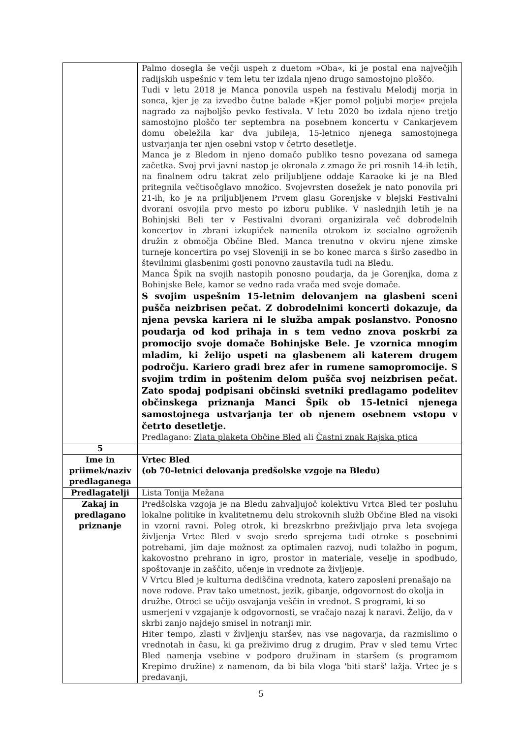| | Palmo dosegla še večji uspeh z duetom »Oba«, ki je postal ena največjih radijskih uspešnic v tem letu ter izdala njeno drugo samostojno ploščo. Tudi v letu 2018 je Manca ponovila uspeh na festivalu Melodij morja in sonca, kjer je za izvedbo čutne balade »Kjer pomol poljubi morje« prejela nagrado za najboljšo pevko festivala. V letu 2020 bo izdala njeno tretjo samostojno ploščo ter septembra na posebnem koncertu v Cankarjevem domu obeležila kar dva jubileja, 15-letnico njenega samostojnega ustvarjanja ter njen osebni vstop v četrto desetletje. Manca je z Bledom in njeno domačo publiko tesno povezana od samega začetka. Svoj prvi javni nastop je okronala z zmago že pri rosnih 14-ih letih, na finalnem odru takrat zelo priljubljene oddaje Karaoke ki je na Bled pritegnila večtisočglavo množico. Svojevrsten dosežek je nato ponovila pri 21-ih, ko je na priljubljenem Prvem glasu Gorenjske v blejski Festivalni dvorani osvojila prvo mesto po izboru publike. V naslednjih letih je na Bohinjski Beli ter v Festivalni dvorani organizirala več dobrodelnih koncertov in zbrani izkupiček namenila otrokom iz socialno ogroženih družin z območja Občine Bled. Manca trenutno v okviru njene zimske turneje koncertira po vsej Sloveniji in se bo konec marca s širšo zasedbo in številnimi glasbenimi gosti ponovno zaustavila tudi na Bledu. Manca Špik na svojih nastopih ponosno poudarja, da je Gorenjka, doma z Bohinjske Bele, kamor se vedno rada vrača med svoje domače. S svojim uspešnim 15-letnim delovanjem na glasbeni sceni pušča neizbrisen pečat. Z dobrodelnimi koncerti dokazuje, da njena pevska kariera ni le služba ampak poslanstvo. Ponosno poudarja od kod prihaja in s tem vedno znova poskrbi za promocijo svoje domače Bohinjske Bele. Je vzornica mnogim mladim, ki želijo uspeti na glasbenem ali katerem drugem področju. Kariero gradi brez afer in rumene samopromocije. S svojim trdim in poštenim delom pušča svoj neizbrisen pečat. Zato spodaj podpisani občinski svetniki predlagamo podelitev občinskega priznanja Manci Špik ob 15-letnici njenega samostojnega ustvarjanja ter ob njenem osebnem vstopu v četrto desetletje. Predlagano: Zlata plaketa Občine Bled ali Častni znak Rajska ptica |
| 5 | |
| Ime in priimek/naziv predlaganega | Vrtec Bled (ob 70-letnici delovanja predšolske vzgoje na Bledu) |
| Predlagatelji | Lista Tonija Mežana |
| Zakaj in predlagano priznanje | Predšolska vzgoja je na Bledu zahvaljujoč kolektivu Vrtca Bled ter posluhu lokalne politike in kvalitetnemu delu strokovnih služb Občine Bled na visoki in vzorni ravni. Poleg otrok, ki brezskrbno preživljajo prva leta svojega življenja Vrtec Bled v svojo sredo sprejema tudi otroke s posebnimi potrebami, jim daje možnost za optimalen razvoj, nudi tolažbo in pogum, kakovostno prehrano in igro, prostor in materiale, veselje in spodbudo, spoštovanje in zaščito, učenje in vrednote za življenje. V Vrtcu Bled je kulturna dediščina vrednota, katero zaposleni prenašajo na nove rodove. Prav tako umetnost, jezik, gibanje, odgovornost do okolja in družbe. Otroci se učijo osvajanja veščin in vrednot. S programi, ki so usmerjeni v vzgajanje k odgovornosti, se vračajo nazaj k naravi. Želijo, da v skrbi zanjo najdejo smisel in notranji mir. Hiter tempo, zlasti v življenju staršev, nas vse nagovarja, da razmislimo o vrednotah in času, ki ga preživimo drug z drugim. Prav v sled temu Vrtec Bled namenja vsebine v podporo družinam in staršem (s programom Krepimo družine) z namenom, da bi bila vloga 'biti starš' lažja. Vrtec je s predavanji, |
5